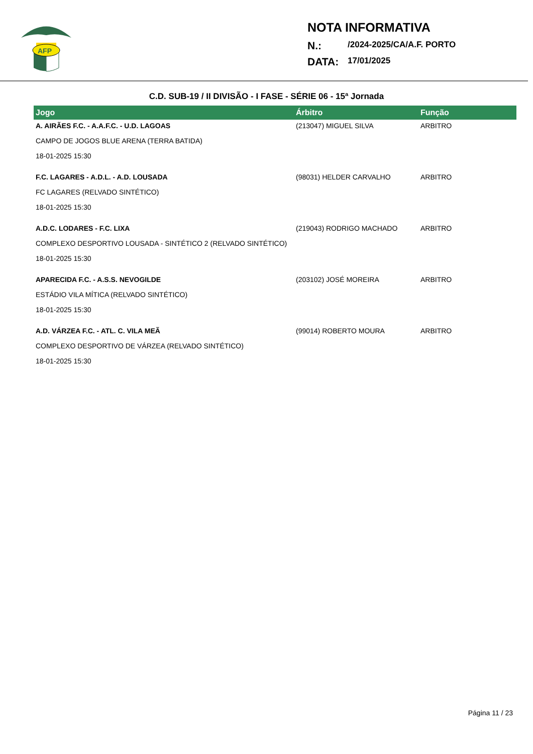AFP
NOTA INFORMATIVA
N.: /2024-2025/CA/A.F. PORTO
DATA: 17/01/2025
C.D. SUB-19 / II DIVISÃO - I FASE - SÉRIE 06 - 15ª Jornada
| Jogo | Árbitro | Função |
| --- | --- | --- |
| A. AIRÃES F.C. - A.A.F.C. - U.D. LAGOAS | (213047) MIGUEL SILVA | ARBITRO |
| CAMPO DE JOGOS BLUE ARENA (TERRA BATIDA) | | |
| 18-01-2025 15:30 | | |
| F.C. LAGARES - A.D.L. - A.D. LOUSADA | (98031) HELDER CARVALHO | ARBITRO |
| FC LAGARES (RELVADO SINTÉTICO) | | |
| 18-01-2025 15:30 | | |
| A.D.C. LODARES - F.C. LIXA | (219043) RODRIGO MACHADO | ARBITRO |
| COMPLEXO DESPORTIVO LOUSADA - SINTÉTICO 2 (RELVADO SINTÉTICO) | | |
| 18-01-2025 15:30 | | |
| APARECIDA F.C. - A.S.S. NEVOGILDE | (203102) JOSÉ MOREIRA | ARBITRO |
| ESTÁDIO VILA MÍTICA (RELVADO SINTÉTICO) | | |
| 18-01-2025 15:30 | | |
| A.D. VÁRZEA F.C. - ATL. C. VILA MEÃ | (99014) ROBERTO MOURA | ARBITRO |
| COMPLEXO DESPORTIVO DE VÁRZEA (RELVADO SINTÉTICO) | | |
| 18-01-2025 15:30 | | |
Página 11 / 23